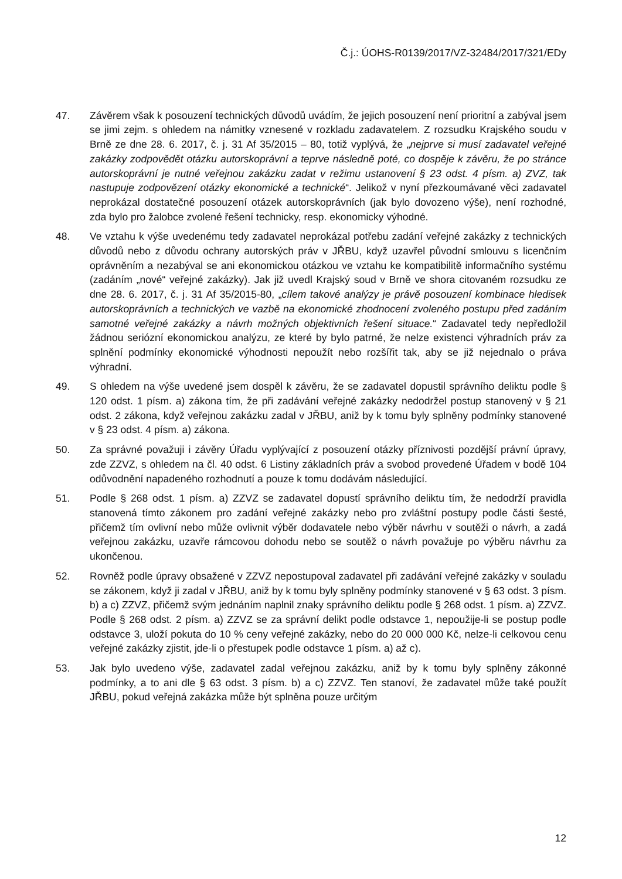Č.j.: ÚOHS-R0139/2017/VZ-32484/2017/321/EDy
47. Závěrem však k posouzení technických důvodů uvádím, že jejich posouzení není prioritní a zabýval jsem se jimi zejm. s ohledem na námitky vznesené v rozkladu zadavatelem. Z rozsudku Krajského soudu v Brně ze dne 28. 6. 2017, č. j. 31 Af 35/2015 – 80, totiž vyplývá, že „nejprve si musí zadavatel veřejné zakázky zodpovědět otázku autorskoprávní a teprve následně poté, co dospěje k závěru, že po stránce autorskoprávní je nutné veřejnou zakázku zadat v režimu ustanovení § 23 odst. 4 písm. a) ZVZ, tak nastupuje zodpovězení otázky ekonomické a technické“. Jelikož v nyní přezkoumávané věci zadavatel neprokázal dostatečné posouzení otázek autorskoprávních (jak bylo dovozeno výše), není rozhodné, zda bylo pro žalobce zvolené řešení technicky, resp. ekonomicky výhodné.
48. Ve vztahu k výše uvedenému tedy zadavatel neprokázal potřebu zadání veřejné zakázky z technických důvodů nebo z důvodu ochrany autorských práv v JŘBU, když uzavřel původní smlouvu s licenčním oprávněním a nezabýval se ani ekonomickou otázkou ve vztahu ke kompatibilitě informačního systému (zadáním „nové“ veřejné zakázky). Jak již uvedl Krajský soud v Brně ve shora citovaném rozsudku ze dne 28. 6. 2017, č. j. 31 Af 35/2015-80, „cílem takové analýzy je právě posouzení kombinace hledisek autorskoprávních a technických ve vazbě na ekonomické zhodnocení zvoleného postupu před zadáním samotné veřejné zakázky a návrh možných objektivních řešení situace.“ Zadavatel tedy nepředložil žádnou seriózní ekonomickou analýzu, ze které by bylo patrné, že nelze existenci výhradních práv za splnění podmínky ekonomické výhodnosti nepoužít nebo rozšířit tak, aby se již nejednalo o práva výhradní.
49. S ohledem na výše uvedené jsem dospěl k závěru, že se zadavatel dopustil správního deliktu podle § 120 odst. 1 písm. a) zákona tím, že při zadávání veřejné zakázky nedodržel postup stanovený v § 21 odst. 2 zákona, když veřejnou zakázku zadal v JŘBU, aniž by k tomu byly splněny podmínky stanovené v § 23 odst. 4 písm. a) zákona.
50. Za správné považuji i závěry Úřadu vyplývající z posouzení otázky příznivosti pozdější právní úpravy, zde ZZVZ, s ohledem na čl. 40 odst. 6 Listiny základních práv a svobod provedené Úřadem v bodě 104 odůvodnění napadeného rozhodnutí a pouze k tomu dodávám následující.
51. Podle § 268 odst. 1 písm. a) ZZVZ se zadavatel dopustí správního deliktu tím, že nedodrží pravidla stanovená tímto zákonem pro zadání veřejné zakázky nebo pro zvláštní postupy podle části šesté, přičemž tím ovlivní nebo může ovlivnit výběr dodavatele nebo výběr návrhu v soutěži o návrh, a zadá veřejnou zakázku, uzavře rámcovou dohodu nebo se soutěž o návrh považuje po výběru návrhu za ukončenou.
52. Rovněž podle úpravy obsažené v ZZVZ nepostupoval zadavatel při zadávání veřejné zakázky v souladu se zákonem, když ji zadal v JŘBU, aniž by k tomu byly splněny podmínky stanovené v § 63 odst. 3 písm. b) a c) ZZVZ, přičemž svým jednáním naplnil znaky správního deliktu podle § 268 odst. 1 písm. a) ZZVZ. Podle § 268 odst. 2 písm. a) ZZVZ se za správní delikt podle odstavce 1, nepoužije-li se postup podle odstavce 3, uloží pokuta do 10 % ceny veřejné zakázky, nebo do 20 000 000 Kč, nelze-li celkovou cenu veřejné zakázky zjistit, jde-li o přestupek podle odstavce 1 písm. a) až c).
53. Jak bylo uvedeno výše, zadavatel zadal veřejnou zakázku, aniž by k tomu byly splněny zákonné podmínky, a to ani dle § 63 odst. 3 písm. b) a c) ZZVZ. Ten stanoví, že zadavatel může také použít JŘBU, pokud veřejná zakázka může být splněna pouze určitým
12